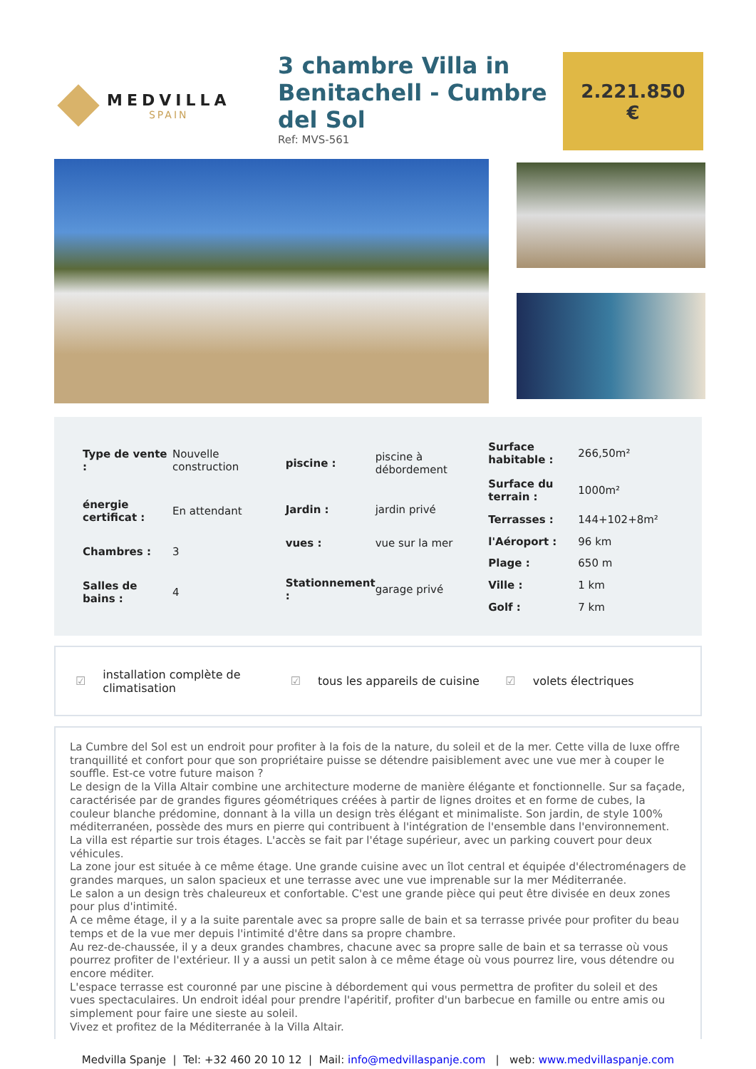MEDVILLA
SPAIN
3 chambre Villa in Benitachell - Cumbre del Sol
Ref: MVS-561
2.221.850
€
| Type de vente : | Nouvelle construction |
| énergie certificat : | En attendant |
| Chambres : | 3 |
| Salles de bains : | 4 |
| piscine : | piscine à débordement |
| Jardin : | jardin privé |
| vues : | vue sur la mer |
| Stationnement : | garage privé |
| Surface habitable : | 266,50m² |
| Surface du terrain : | 1000m² |
| Terrasses : | 144+102+8m² |
| l'Aéroport : | 96 km |
| Plage : | 650 m |
| Ville : | 1 km |
| Golf : | 7 km |
☑ installation complète de climatisation
☑ tous les appareils de cuisine
☑ volets électriques
La Cumbre del Sol est un endroit pour profiter à la fois de la nature, du soleil et de la mer. Cette villa de luxe offre tranquillité et confort pour que son propriétaire puisse se détendre paisiblement avec une vue mer à couper le souffle. Est-ce votre future maison ?
Le design de la Villa Altair combine une architecture moderne de manière élégante et fonctionnelle. Sur sa façade, caractérisée par de grandes figures géométriques créées à partir de lignes droites et en forme de cubes, la couleur blanche prédomine, donnant à la villa un design très élégant et minimaliste. Son jardin, de style 100% méditerranéen, possède des murs en pierre qui contribuent à l'intégration de l'ensemble dans l'environnement.
La villa est répartie sur trois étages. L'accès se fait par l'étage supérieur, avec un parking couvert pour deux véhicules.
La zone jour est située à ce même étage. Une grande cuisine avec un îlot central et équipée d'électroménagers de grandes marques, un salon spacieux et une terrasse avec une vue imprenable sur la mer Méditerranée.
Le salon a un design très chaleureux et confortable. C'est une grande pièce qui peut être divisée en deux zones pour plus d'intimité.
A ce même étage, il y a la suite parentale avec sa propre salle de bain et sa terrasse privée pour profiter du beau temps et de la vue mer depuis l'intimité d'être dans sa propre chambre.
Au rez-de-chaussée, il y a deux grandes chambres, chacune avec sa propre salle de bain et sa terrasse où vous pourrez profiter de l'extérieur. Il y a aussi un petit salon à ce même étage où vous pourrez lire, vous détendre ou encore méditer.
L'espace terrasse est couronné par une piscine à débordement qui vous permettra de profiter du soleil et des vues spectaculaires. Un endroit idéal pour prendre l'apéritif, profiter d'un barbecue en famille ou entre amis ou simplement pour faire une sieste au soleil.
Vivez et profitez de la Méditerranée à la Villa Altair.
Medvilla Spanje | Tel: +32 460 20 10 12 | Mail: info@medvillaspanje.com | web: www.medvillaspanje.com